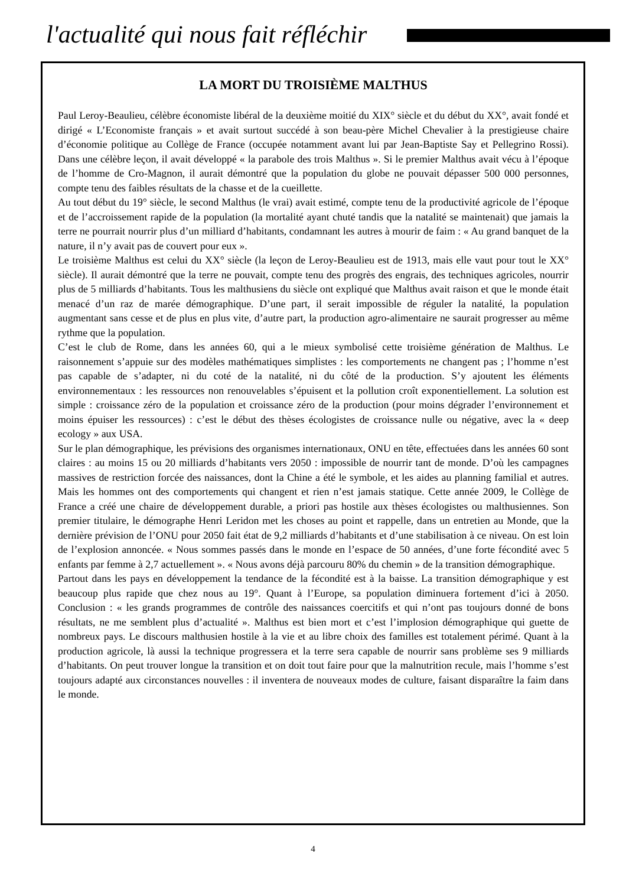l'actualité qui nous fait réfléchir
LA MORT DU TROISIÈME MALTHUS
Paul Leroy-Beaulieu, célèbre économiste libéral de la deuxième moitié du XIX° siècle et du début du XX°, avait fondé et dirigé « L’Economiste français » et avait surtout succédé à son beau-père Michel Chevalier à la prestigieuse chaire d’économie politique au Collège de France (occupée notamment avant lui par Jean-Baptiste Say et Pellegrino Rossi). Dans une célèbre leçon, il avait développé « la parabole des trois Malthus ». Si le premier Malthus avait vécu à l’époque de l’homme de Cro-Magnon, il aurait démontré que la population du globe ne pouvait dépasser 500 000 personnes, compte tenu des faibles résultats de la chasse et de la cueillette.
Au tout début du 19° siècle, le second Malthus (le vrai) avait estimé, compte tenu de la productivité agricole de l’époque et de l’accroissement rapide de la population (la mortalité ayant chuté tandis que la natalité se maintenait) que jamais la terre ne pourrait nourrir plus d’un milliard d’habitants, condamnant les autres à mourir de faim : « Au grand banquet de la nature, il n’y avait pas de couvert pour eux ».
Le troisième Malthus est celui du XX° siècle (la leçon de Leroy-Beaulieu est de 1913, mais elle vaut pour tout le XX° siècle). Il aurait démontré que la terre ne pouvait, compte tenu des progrès des engrais, des techniques agricoles, nourrir plus de 5 milliards d’habitants. Tous les malthusiens du siècle ont expliqué que Malthus avait raison et que le monde était menacé d’un raz de marée démographique. D’une part, il serait impossible de réguler la natalité, la population augmentant sans cesse et de plus en plus vite, d’autre part, la production agro-alimentaire ne saurait progresser au même rythme que la population.
C’est le club de Rome, dans les années 60, qui a le mieux symbolisé cette troisième génération de Malthus. Le raisonnement s’appuie sur des modèles mathématiques simplistes : les comportements ne changent pas ; l’homme n’est pas capable de s’adapter, ni du coté de la natalité, ni du côté de la production. S’y ajoutent les éléments environnementaux : les ressources non renouvelables s’épuisent et la pollution croît exponentiellement. La solution est simple : croissance zéro de la population et croissance zéro de la production (pour moins dégrader l’environnement et moins épuiser les ressources) : c’est le début des thèses écologistes de croissance nulle ou négative, avec la « deep ecology » aux USA.
Sur le plan démographique, les prévisions des organismes internationaux, ONU en tête, effectuées dans les années 60 sont claires : au moins 15 ou 20 milliards d’habitants vers 2050 : impossible de nourrir tant de monde. D’où les campagnes massives de restriction forcée des naissances, dont la Chine a été le symbole, et les aides au planning familial et autres. Mais les hommes ont des comportements qui changent et rien n’est jamais statique. Cette année 2009, le Collège de France a créé une chaire de développement durable, a priori pas hostile aux thèses écologistes ou malthusiennes. Son premier titulaire, le démographe Henri Leridon met les choses au point et rappelle, dans un entretien au Monde, que la dernière prévision de l’ONU pour 2050 fait état de 9,2 milliards d’habitants et d’une stabilisation à ce niveau. On est loin de l’explosion annoncée. « Nous sommes passés dans le monde en l’espace de 50 années, d’une forte fécondité avec 5 enfants par femme à 2,7 actuellement ». « Nous avons déjà parcouru 80% du chemin » de la transition démographique.
Partout dans les pays en développement la tendance de la fécondité est à la baisse. La transition démographique y est beaucoup plus rapide que chez nous au 19°. Quant à l’Europe, sa population diminuera fortement d’ici à 2050. Conclusion : « les grands programmes de contrôle des naissances coercitifs et qui n’ont pas toujours donné de bons résultats, ne me semblent plus d’actualité ». Malthus est bien mort et c’est l’implosion démographique qui guette de nombreux pays. Le discours malthusien hostile à la vie et au libre choix des familles est totalement périmé. Quant à la production agricole, là aussi la technique progressera et la terre sera capable de nourrir sans problème ses 9 milliards d’habitants. On peut trouver longue la transition et on doit tout faire pour que la malnutrition recule, mais l’homme s’est toujours adapté aux circonstances nouvelles : il inventera de nouveaux modes de culture, faisant disparaître la faim dans le monde.
4